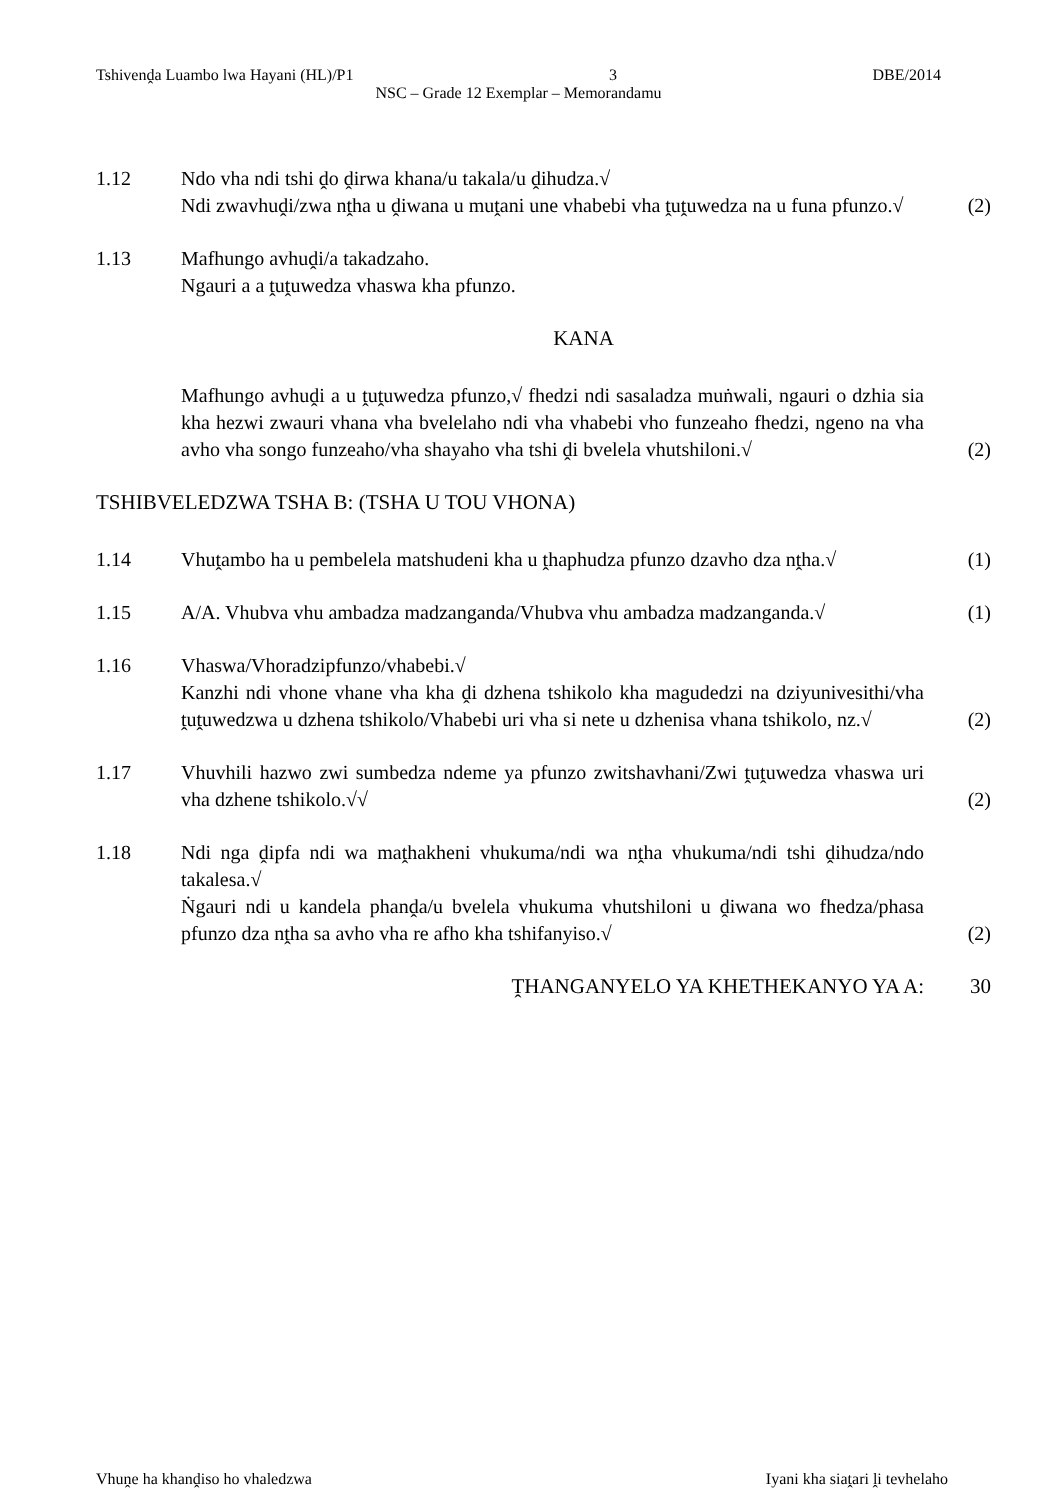Tshivenḓa Luambo lwa Hayani (HL)/P1 3 DBE/2014
NSC – Grade 12 Exemplar – Memorandamu
1.12 Ndo vha ndi tshi ḓo ḓirwa khana/u takala/u ḓihudza.√
Ndi zwavhuḓi/zwa nṱha u ḓiwana u muṱani une vhabebi vha ṱuṱuwedza na u funa pfunzo.√
(2)
1.13 Mafhungo avhuḓi/a takadzaho.
Ngauri a a ṱuṱuwedza vhaswa kha pfunzo.
KANA
Mafhungo avhuḓi a u ṱuṱuwedza pfunzo,√ fhedzi ndi sasaladza muṅwali, ngauri o dzhia sia kha hezwi zwauri vhana vha bvelelaho ndi vha vhabebi vho funzeaho fhedzi, ngeno na vha avho vha songo funzeaho/vha shayaho vha tshi ḓi bvelela vhutshiloni.√
(2)
TSHIBVELEDZWA TSHA B: (TSHA U TOU VHONA)
1.14 Vhuṱambo ha u pembelela matshudeni kha u ṱhaphudza pfunzo dzavho dza nṱha.√
(1)
1.15 A/A. Vhubva vhu ambadza madzanganda/Vhubva vhu ambadza madzanganda.√
(1)
1.16 Vhaswa/Vhoradzipfunzo/vhabebi.√
Kanzhi ndi vhone vhane vha kha ḓi dzhena tshikolo kha magudedzi na dziyunivesithi/vha ṱuṱuwedzwa u dzhena tshikolo/Vhabebi uri vha si nete u dzhenisa vhana tshikolo, nz.√
(2)
1.17 Vhuvhili hazwo zwi sumbedza ndeme ya pfunzo zwitshavhani/Zwi ṱuṱuwedza vhaswa uri vha dzhene tshikolo.√√
(2)
1.18 Ndi nga ḓipfa ndi wa maṱhakheni vhukuma/ndi wa nṱha vhukuma/ndi tshi ḓihudza/ndo takalesa.√
Ṅgauri ndi u kandela phanḓa/u bvelela vhukuma vhutshiloni u ḓiwana wo fhedza/phasa pfunzo dza nṱha sa avho vha re afho kha tshifanyiso.√
(2)
ṰHANGANYELO YA KHETHEKANYO YA A: 30
Vhuṋe ha khanḓiso ho vhaledzwa Iyani kha siaṱari ḽi tevhelaho